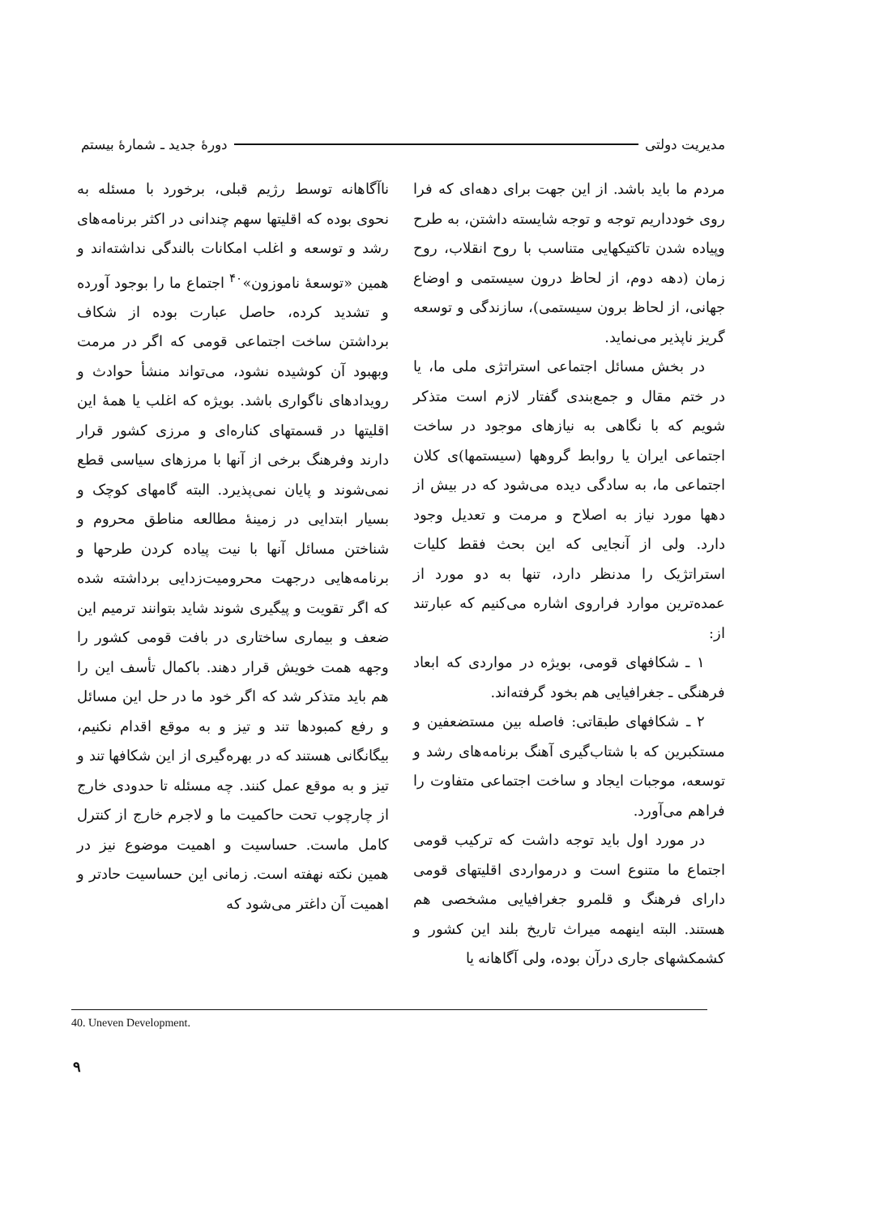مدیریت دولتی دورهٔ جدید ـ شمارهٔ بیستم
مردم ما باید باشد. از این جهت برای دهه‌ای که فرا روی خودداریم توجه و توجه شایسته داشتن، به طرح وپیاده شدن تاکتیکهایی متناسب با روح انقلاب، روح زمان (دهه دوم، از لحاظ درون سیستمی و اوضاع جهانی، از لحاظ برون سیستمی)، سازندگی و توسعه گریز ناپذیر می‌نماید.
در بخش مسائل اجتماعی استراتژی ملی ما، یا در ختم مقال و جمع‌بندی گفتار لازم است متذکر شویم که با نگاهی به نیازهای موجود در ساخت اجتماعی ایران یا روابط گروهها (سیستمها)ی کلان اجتماعی ما، به سادگی دیده می‌شود که در بیش از دهها مورد نیاز به اصلاح و مرمت و تعدیل وجود دارد. ولی از آنجایی که این بحث فقط کلیات استراتژیک را مدنظر دارد، تنها به دو مورد از عمده‌ترین موارد فراروی اشاره می‌کنیم که عبارتند از:
۱ ـ شکافهای قومی، بویژه در مواردی که ابعاد فرهنگی ـ جغرافیایی هم بخود گرفته‌اند.
۲ ـ شکافهای طبقاتی: فاصله بین مستضعفین و مستکبرین که با شتاب‌گیری آهنگ برنامه‌های رشد و توسعه، موجبات ایجاد و ساخت اجتماعی متفاوت را فراهم می‌آورد.
در مورد اول باید توجه داشت که ترکیب قومی اجتماع ما متنوع است و درمواردی اقلیتهای قومی دارای فرهنگ و قلمرو جغرافیایی مشخصی هم هستند. البته اینهمه میراث تاریخ بلند این کشور و کشمکشهای جاری درآن بوده، ولی آگاهانه یا
ناآگاهانه توسط رژیم قبلی، برخورد با مسئله به نحوی بوده که اقلیتها سهم چندانی در اکثر برنامه‌های رشد و توسعه و اغلب امکانات بالندگی نداشته‌اند و همین «توسعهٔ ناموزون»<sup>۴۰</sup> اجتماع ما را بوجود آورده و تشدید کرده، حاصل عبارت بوده از شکاف برداشتن ساخت اجتماعی قومی که اگر در مرمت وبهبود آن کوشیده نشود، می‌تواند منشأ حوادث و رویدادهای ناگواری باشد. بویژه که اغلب یا همهٔ این اقلیتها در قسمتهای کناره‌ای و مرزی کشور قرار دارند وفرهنگ برخی از آنها با مرزهای سیاسی قطع نمی‌شوند و پایان نمی‌پذیرد. البته گامهای کوچک و بسیار ابتدایی در زمینهٔ مطالعه مناطق محروم و شناختن مسائل آنها با نیت پیاده کردن طرحها و برنامه‌هایی درجهت محرومیت‌زدایی برداشته شده که اگر تقویت و پیگیری شوند شاید بتوانند ترمیم این ضعف و بیماری ساختاری در بافت قومی کشور را وجهه همت خویش قرار دهند. باکمال تأسف این را هم باید متذکر شد که اگر خود ما در حل این مسائل و رفع کمبودها تند و تیز و به موقع اقدام نکنیم، بیگانگانی هستند که در بهره‌گیری از این شکافها تند و تیز و به موقع عمل کنند. چه مسئله تا حدودی خارج از چارچوب تحت حاکمیت ما و لاجرم خارج از کنترل کامل ماست. حساسیت و اهمیت موضوع نیز در همین نکته نهفته است. زمانی این حساسیت حادتر و اهمیت آن داغتر می‌شود که
40. Uneven Development.
۹